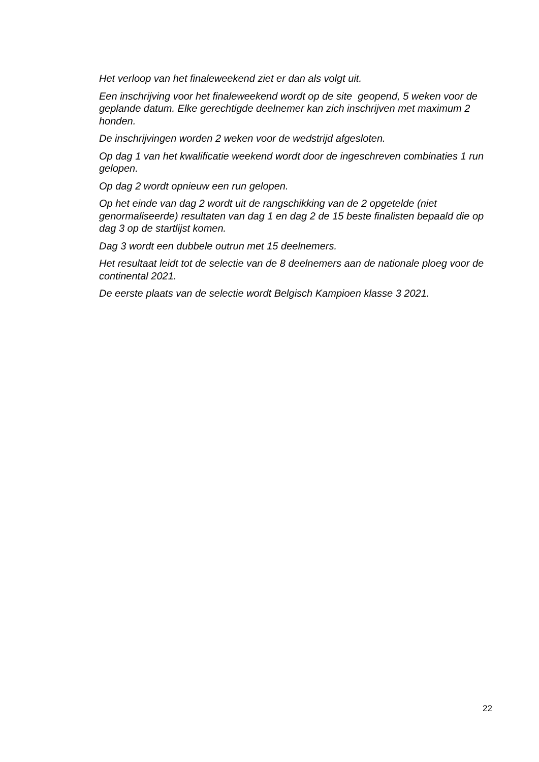Het verloop van het finaleweekend ziet er dan als volgt uit.
Een inschrijving voor het finaleweekend wordt op de site geopend, 5 weken voor de geplande datum. Elke gerechtigde deelnemer kan zich inschrijven met maximum 2 honden.
De inschrijvingen worden 2 weken voor de wedstrijd afgesloten.
Op dag 1 van het kwalificatie weekend wordt door de ingeschreven combinaties 1 run gelopen.
Op dag 2 wordt opnieuw een run gelopen.
Op het einde van dag 2 wordt uit de rangschikking van de 2 opgetelde (niet genormaliseerde) resultaten van dag 1 en dag 2 de 15 beste finalisten bepaald die op dag 3 op de startlijst komen.
Dag 3 wordt een dubbele outrun met 15 deelnemers.
Het resultaat leidt tot de selectie van de 8 deelnemers aan de nationale ploeg voor de continental 2021.
De eerste plaats van de selectie wordt Belgisch Kampioen klasse 3 2021.
22